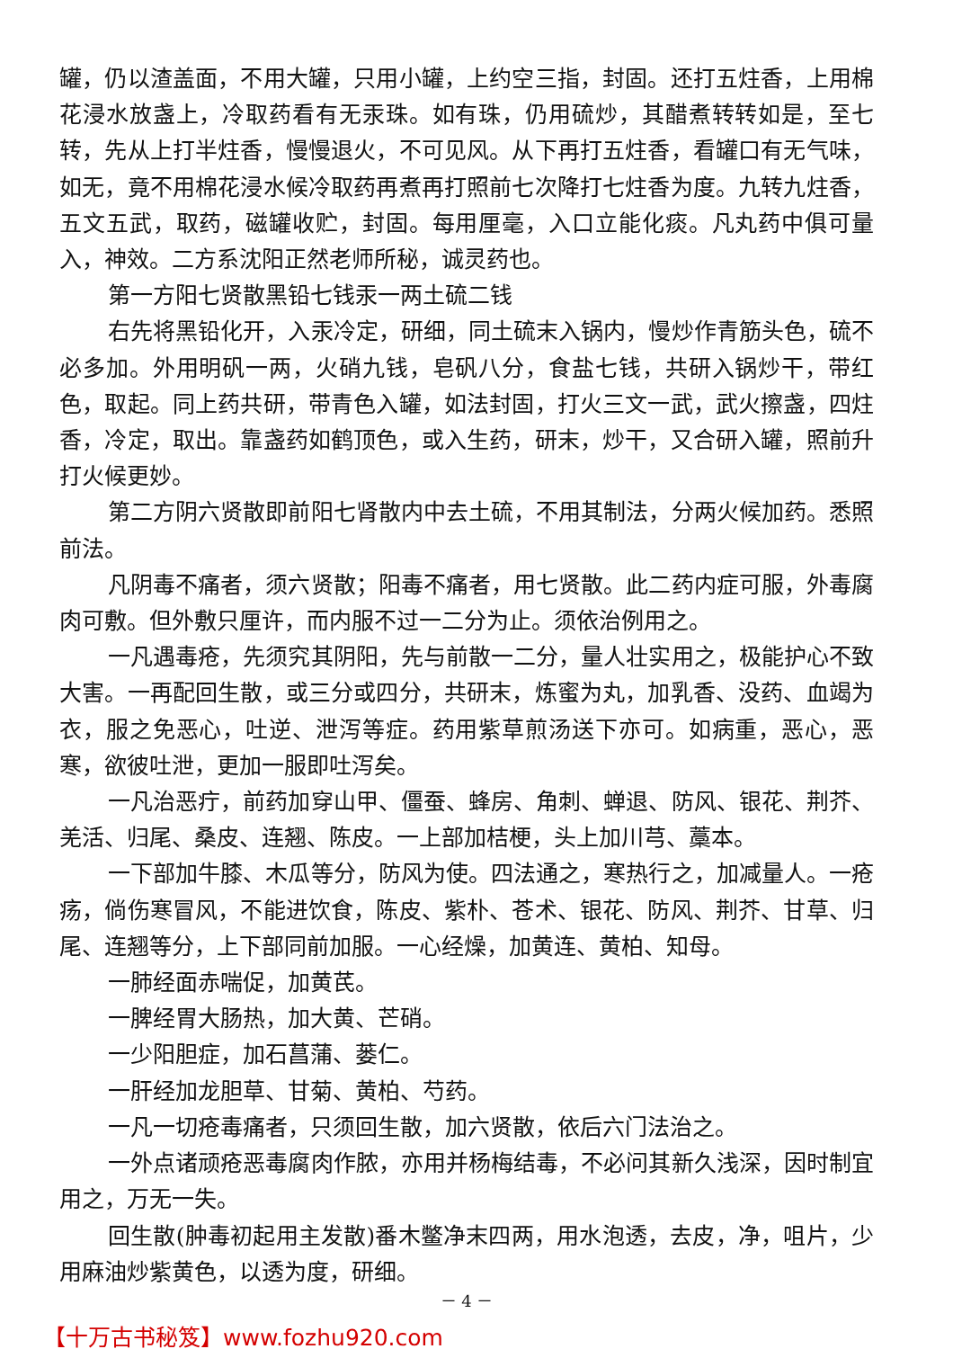罐，仍以渣盖面，不用大罐，只用小罐，上约空三指，封固。还打五炷香，上用棉花浸水放盏上，冷取药看有无汞珠。如有珠，仍用硫炒，其醋煮转转如是，至七转，先从上打半炷香，慢慢退火，不可见风。从下再打五炷香，看罐口有无气味，如无，竟不用棉花浸水候冷取药再煮再打照前七次降打七炷香为度。九转九炷香，五文五武，取药，磁罐收贮，封固。每用厘毫，入口立能化痰。凡丸药中俱可量入，神效。二方系沈阳正然老师所秘，诚灵药也。
第一方阳七贤散黑铅七钱汞一两土硫二钱
右先将黑铅化开，入汞冷定，研细，同土硫末入锅内，慢炒作青筋头色，硫不必多加。外用明矾一两，火硝九钱，皂矾八分，食盐七钱，共研入锅炒干，带红色，取起。同上药共研，带青色入罐，如法封固，打火三文一武，武火擦盏，四炷香，冷定，取出。靠盏药如鹤顶色，或入生药，研末，炒干，又合研入罐，照前升打火候更妙。
第二方阴六贤散即前阳七肾散内中去土硫，不用其制法，分两火候加药。悉照前法。
凡阴毒不痛者，须六贤散；阳毒不痛者，用七贤散。此二药内症可服，外毒腐肉可敷。但外敷只厘许，而内服不过一二分为止。须依治例用之。
一凡遇毒疮，先须究其阴阳，先与前散一二分，量人壮实用之，极能护心不致大害。一再配回生散，或三分或四分，共研末，炼蜜为丸，加乳香、没药、血竭为衣，服之免恶心，吐逆、泄泻等症。药用紫草煎汤送下亦可。如病重，恶心，恶寒，欲彼吐泄，更加一服即吐泻矣。
一凡治恶疔，前药加穿山甲、僵蚕、蜂房、角刺、蝉退、防风、银花、荆芥、羌活、归尾、桑皮、连翘、陈皮。一上部加桔梗，头上加川芎、藁本。
一下部加牛膝、木瓜等分，防风为使。四法通之，寒热行之，加减量人。一疮疡，倘伤寒冒风，不能进饮食，陈皮、紫朴、苍术、银花、防风、荆芥、甘草、归尾、连翘等分，上下部同前加服。一心经燥，加黄连、黄柏、知母。
一肺经面赤喘促，加黄芪。
一脾经胃大肠热，加大黄、芒硝。
一少阳胆症，加石菖蒲、蒌仁。
一肝经加龙胆草、甘菊、黄柏、芍药。
一凡一切疮毒痛者，只须回生散，加六贤散，依后六门法治之。
一外点诸顽疮恶毒腐肉作脓，亦用并杨梅结毒，不必问其新久浅深，因时制宜用之，万无一失。
回生散(肿毒初起用主发散)番木鳖净末四两，用水泡透，去皮，净，咀片，少用麻油炒紫黄色，以透为度，研细。
－ 4 －
【十万古书秘笈】www.fozhu920.com